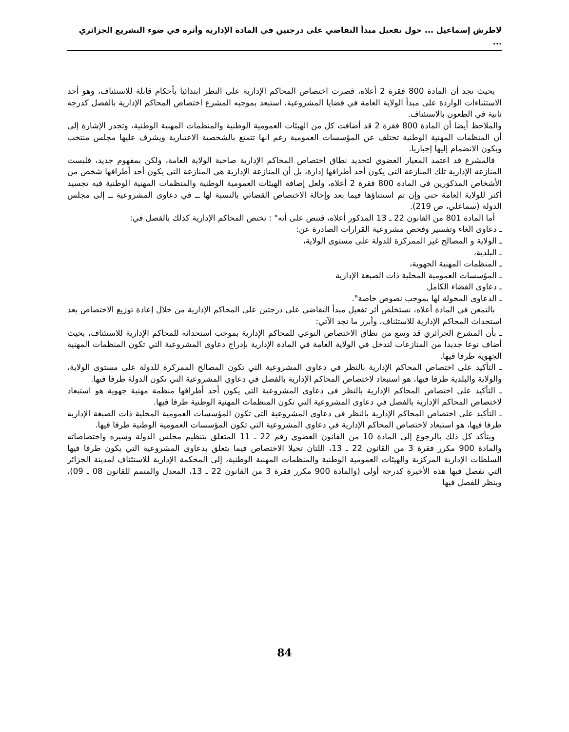لاطرش إسماعيل ... حول تفعيل مبدأ التقاضي على درجتين في المادة الإدارية وأثره في ضوء التشريع الجزائري ...
بحيث نجد أن المادة 800 فقرة 2 أعلاه، قصرت اختصاص المحاكم الإدارية على النظر ابتدائيا بأحكام قابلة للاستئناف، وهو أحد الاستثناءات الواردة على مبدأ الولاية العامة في قضايا المشروعية، استبعد بموجبه المشرع اختصاص المحاكم الإدارية بالفصل كدرجة ثانية في الطعون بالاستئناف.
والملاحظ أيضا أن المادة 800 فقرة 2 قد أضافت كل من الهيئات العمومية الوطنية والمنظمات المهنية الوطنية، وتجدر الإشارة إلى أن المنظمات المهنية الوطنية تختلف عن المؤسسات العمومية رغم انها تتمتع بالشخصية الاعتبارية ويشرف عليها مجلس منتخب ويكون الانضمام إليها إجباريا.
فالمشرع قد اعتمد المعيار العضوي لتحديد نطاق اختصاص المحاكم الإدارية صاحبة الولاية العامة، ولكن بمفهوم جديد، فليست المنازعة الإدارية تلك المنازعة التي يكون أحد أطرافها إدارة، بل أن المنازعة الإدارية هي المنازعة التي يكون أحد أطرافها شخص من الأشخاص المذكورين في المادة 800 فقرة 2 أعلاه، ولعل إضافة الهيئات العمومية الوطنية والمنظمات المهنية الوطنية فيه تجسيد أكثر للولاية العامة حتى وإن تم استثناؤها فيما بعد وإحالة الاختصاص القضائي بالنسبة لها ــ في دعاوى المشروعية ــ إلى مجلس الدولة (سماعلي، ص 219).
أما المادة 801 من القانون 22 ـ 13 المذكور أعلاه، فتنص على أنه" : تختص المحاكم الإدارية كذلك بالفصل في:
ـ دعاوى الغاء وتفسير وفحص مشروعية القرارات الصادرة عن:
ـ الولاية و المصالح غير الممركزة للدولة على مستوى الولاية،
ـ البلدية،
ـ المنظمات المهنية الجهوية،
ـ المؤسسات العمومية المحلية ذات الصبغة الإدارية
ـ دعاوى القضاء الكامل
ـ الدعاوى المخولة لها بموجب نصوص خاصة".
بالتمعن في المادة أعلاه، نستخلص أثر تفعيل مبدأ التقاضي على درجتين على المحاكم الإدارية من خلال إعادة توزيع الاختصاص بعد استحداث المحاكم الإدارية للاستئناف، وأبرز ما نجد الآتي:
ـ بأن المشرع الجزائري قد وسع من نطاق الاختصاص النوعي للمحاكم الإدارية بموجب استحداثه للمحاكم الإدارية للاستئناف، بحيث أضاف نوعا جديدا من المنازعات لتدخل في الولاية العامة في المادة الإدارية بإدراج دعاوى المشروعية التي تكون المنظمات المهنية الجهوية طرفا فيها.
ـ التأكيد على اختصاص المحاكم الإدارية بالنظر في دعاوى المشروعية التي تكون المصالح الممركزة للدولة على مستوى الولاية، والولاية والبلدية طرفا فيها، هو استبعاد لاختصاص المحاكم الإدارية بالفصل في دعاوي المشروعية التي تكون الدولة طرفا فيها.
ـ التأكيد على اختصاص المحاكم الإدارية بالنظر في دعاوى المشروعية التي يكون أحد أطرافها منظمة مهنية جهوية هو استبعاد لاختصاص المحاكم الإدارية بالفصل في دعاوى المشروعية التي تكون المنظمات المهنية الوطنية طرفا فيها.
ـ التأكيد على اختصاص المحاكم الإدارية بالنظر في دعاوى المشروعية التي تكون المؤسسات العمومية المحلية ذات الصبغة الإدارية طرفا فيها، هو استبعاد لاختصاص المحاكم الإدارية في دعاوى المشروعية التي تكون المؤسسات العمومية الوطنية طرفا فيها.
ويتأكد كل ذلك بالرجوع إلى المادة 10 من القانون العضوي رقم 22 ـ 11 المتعلق بتنظيم مجلس الدولة وسيره واختصاصاته والمادة 900 مكرر فقرة 3 من القانون 22 ـ 13، اللتان تحيلا الاختصاص فيما يتعلق بدعاوى المشروعية التي يكون طرفا فيها السلطات الإدارية المركزية والهيئات العمومية الوطنية والمنظمات المهنية الوطنية، إلى المحكمة الإدارية للاستئناف لمدينة الجزائر التي تفصل فيها هذه الأخيرة كدرجة أولى (والمادة 900 مكرر فقرة 3 من القانون 22 ـ 13، المعدل والمتمم للقانون 08 ـ 09)، وينظر للفصل فيها
84